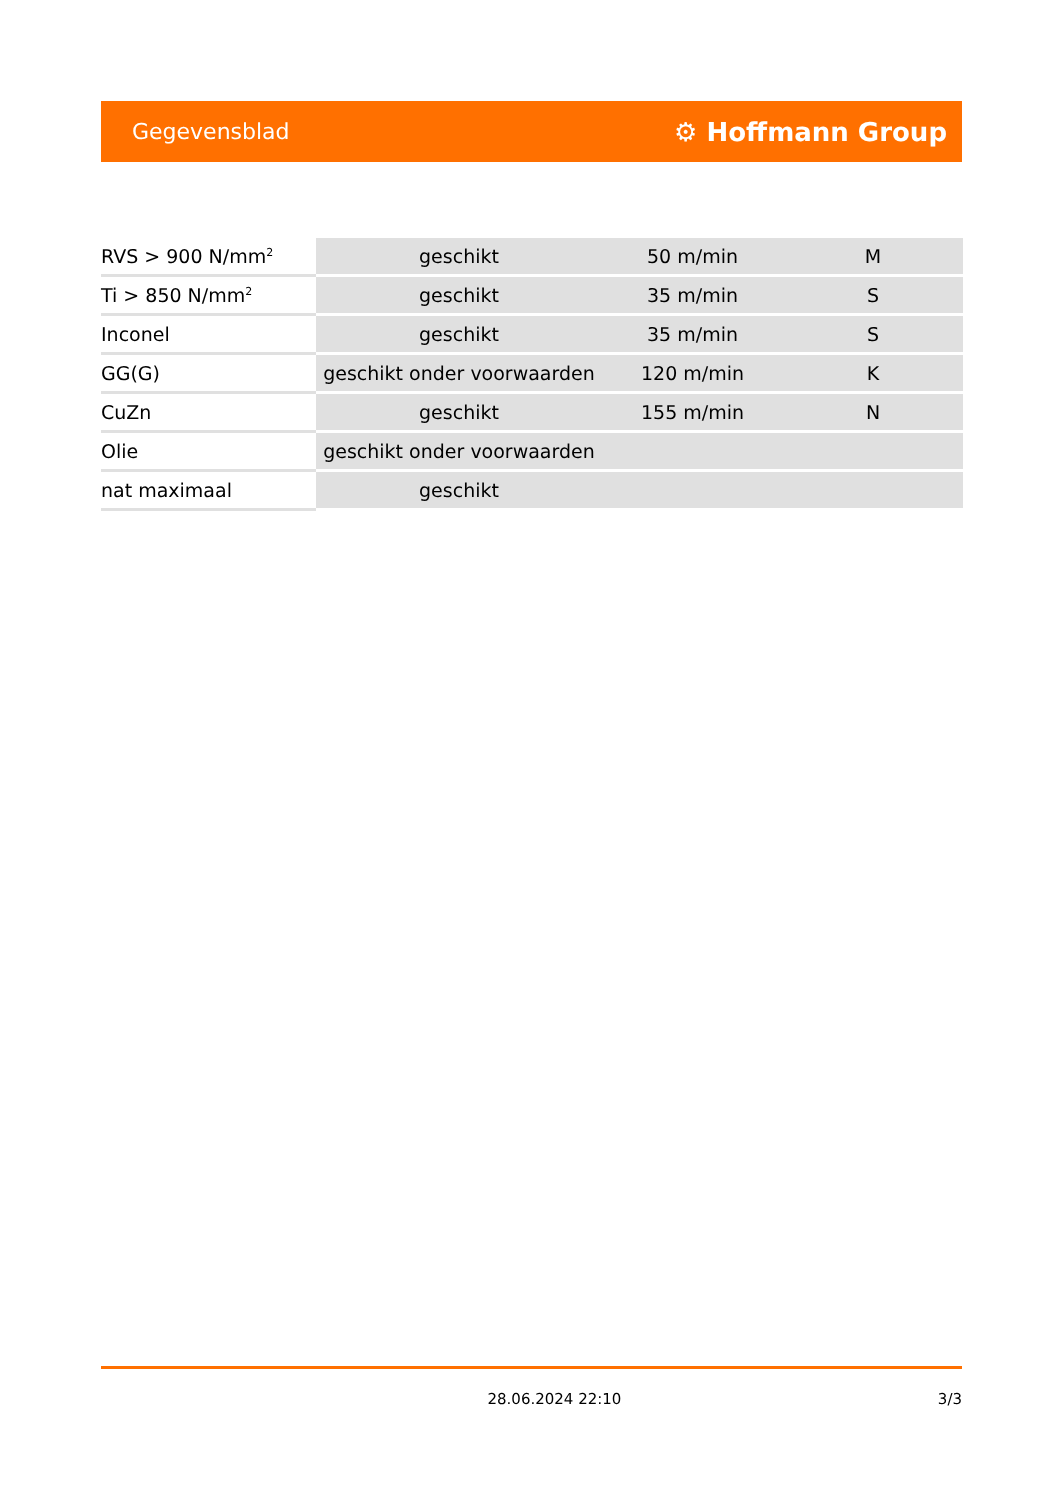Gegevensblad ⚙ Hoffmann Group
| RVS > 900 N/mm<sup>2</sup> | geschikt | 50 m/min | M |
| Ti > 850 N/mm<sup>2</sup> | geschikt | 35 m/min | S |
| Inconel | geschikt | 35 m/min | S |
| GG(G) | geschikt onder voorwaarden | 120 m/min | K |
| CuZn | geschikt | 155 m/min | N |
| Olie | geschikt onder voorwaarden | | |
| nat maximaal | geschikt | | |
28.06.2024 22:10 3/3